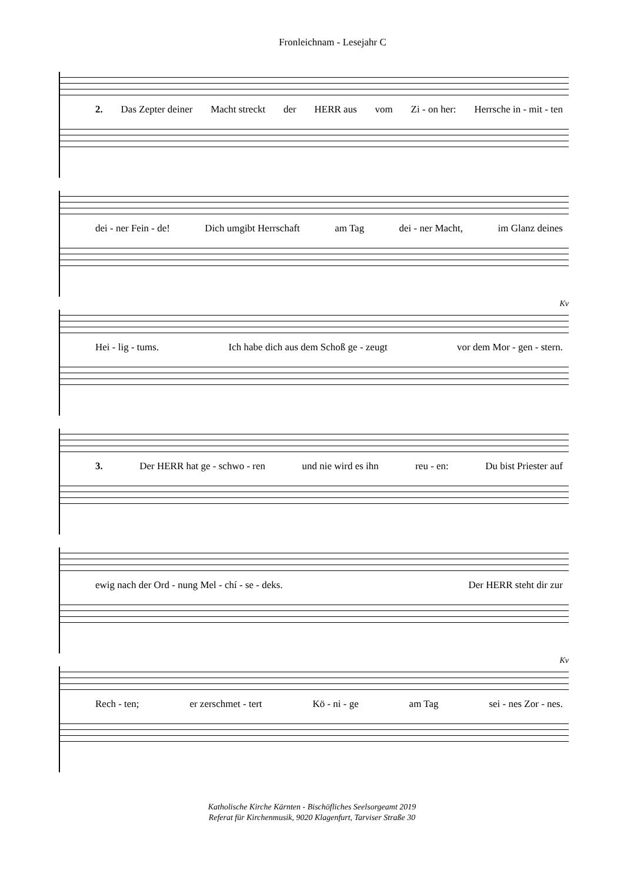Fronleichnam - Lesejahr C
2. Das Zepter deiner Macht streckt der HERR aus vom Zi - on her: Herrsche in - mit - ten
dei - ner Fein - de! Dich umgibt Herrschaft am Tag dei - ner Macht, im Glanz deines
Kv
Hei - lig - tums. Ich habe dich aus dem Schoß ge - zeugt vor dem Mor - gen - stern.
3. Der HERR hat ge - schwo - ren und nie wird es ihn reu - en: Du bist Priester auf
ewig nach der Ord - nung Mel - chí - se - deks. Der HERR steht dir zur
Kv
Rech - ten; er zerschmet - tert Kö - ni - ge am Tag sei - nes Zor - nes.
Katholische Kirche Kärnten - Bischöfliches Seelsorgeamt 2019
Referat für Kirchenmusik, 9020 Klagenfurt, Tarviser Straße 30